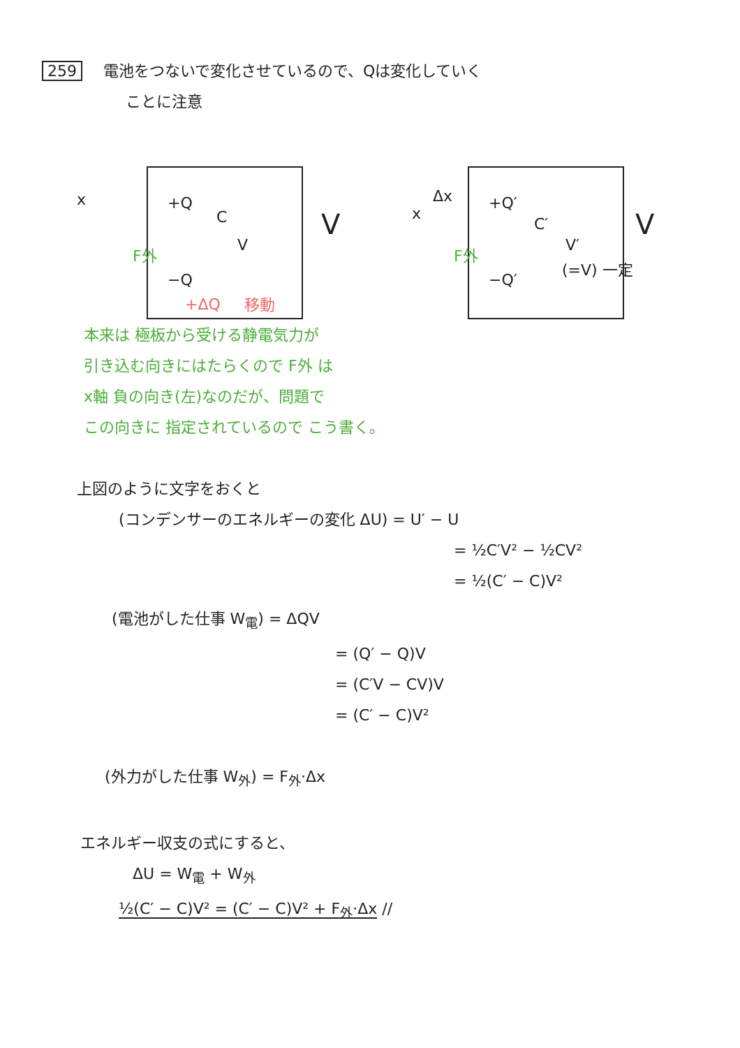259 電池をつないで変化させているので、Qは変化していく
ことに注意
+Q
C
V
V
x
F外
−Q
+ΔQ 移動
Δx +Q′
C′
V′
V x
F外
−Q′
(=V) 一定
本来は 極板から受ける静電気力が
引き込む向きにはたらくので F外 は
x軸 負の向き(左)なのだが、問題で
この向きに 指定されているので こう書く。
上図のように文字をおくと
(コンデンサーのエネルギーの変化 ΔU) = U′ − U
= ½C′V² − ½CV²
= ½(C′ − C)V²
(電池がした仕事 W<sub>電</sub>) = ΔQV
= (Q′ − Q)V
= (C′V − CV)V
= (C′ − C)V²
(外力がした仕事 W<sub>外</sub>) = F<sub>外</sub>·Δx
エネルギー収支の式にすると、
ΔU = W<sub>電</sub> + W<sub>外</sub>
½(C′ − C)V² = (C′ − C)V² + F<sub>外</sub>·Δx //